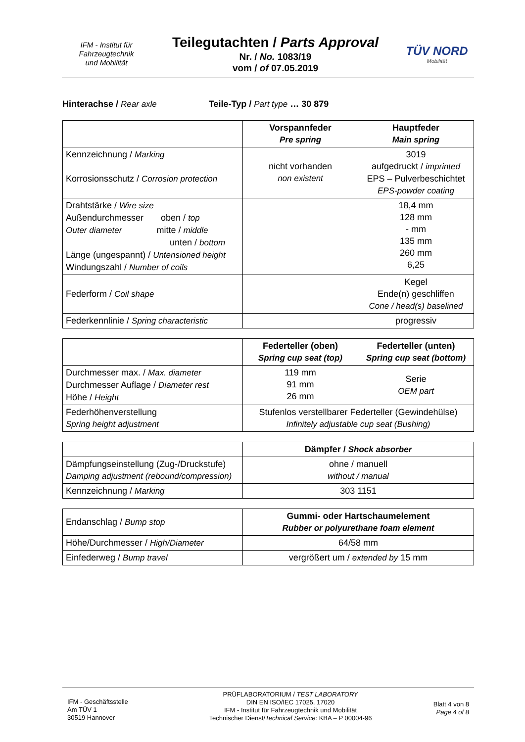IFM - Institut für
Fahrzeugtechnik
und Mobilität
Teilegutachten / Parts Approval
Nr. / No. 1083/19
vom / of 07.05.2019
TÜV NORD
Mobilität
Hinterachse / Rear axle Teile-Typ / Part type … 30 879
| | Vorspannfeder Pre spring | Hauptfeder Main spring |
| --- | --- | --- |
| Kennzeichnung / Marking Korrosionsschutz / Corrosion protection | nicht vorhanden non existent | 3019 aufgedruckt / imprinted EPS – Pulverbeschichtet EPS-powder coating |
| Drahtstärke / Wire size Außendurchmesser oben / top Outer diameter mitte / middle unten / bottom Länge (ungespannt) / Untensioned height Windungszahl / Number of coils | | 18,4 mm 128 mm - mm 135 mm 260 mm 6,25 |
| Federform / Coil shape | | Kegel Ende(n) geschliffen Cone / head(s) baselined |
| Federkennlinie / Spring characteristic | | progressiv |
| | Federteller (oben) Spring cup seat (top) | Federteller (unten) Spring cup seat (bottom) |
| --- | --- | --- |
| Durchmesser max. / Max. diameter Durchmesser Auflage / Diameter rest Höhe / Height | 119 mm 91 mm 26 mm | Serie OEM part |
| Federhöhenverstellung Spring height adjustment | Stufenlos verstellbarer Federteller (Gewindehülse) Infinitely adjustable cup seat (Bushing) | |
| | Dämpfer / Shock absorber |
| --- | --- |
| Dämpfungseinstellung (Zug-/Druckstufe) Damping adjustment (rebound/compression) | ohne / manuell without / manual |
| Kennzeichnung / Marking | 303 1151 |
| Endanschlag / Bump stop | Gummi- oder Hartschaumelement Rubber or polyurethane foam element |
| Höhe/Durchmesser / High/Diameter | 64/58 mm |
| Einfederweg / Bump travel | vergrößert um / extended by 15 mm |
IFM - Geschäftsstelle
Am TÜV 1
30519 Hannover
PRÜFLABORATORIUM / TEST LABORATORY
DIN EN ISO/IEC 17025, 17020
IFM - Institut für Fahrzeugtechnik und Mobilität
Technischer Dienst/Technical Service: KBA – P 00004-96
Blatt 4 von 8
Page 4 of 8